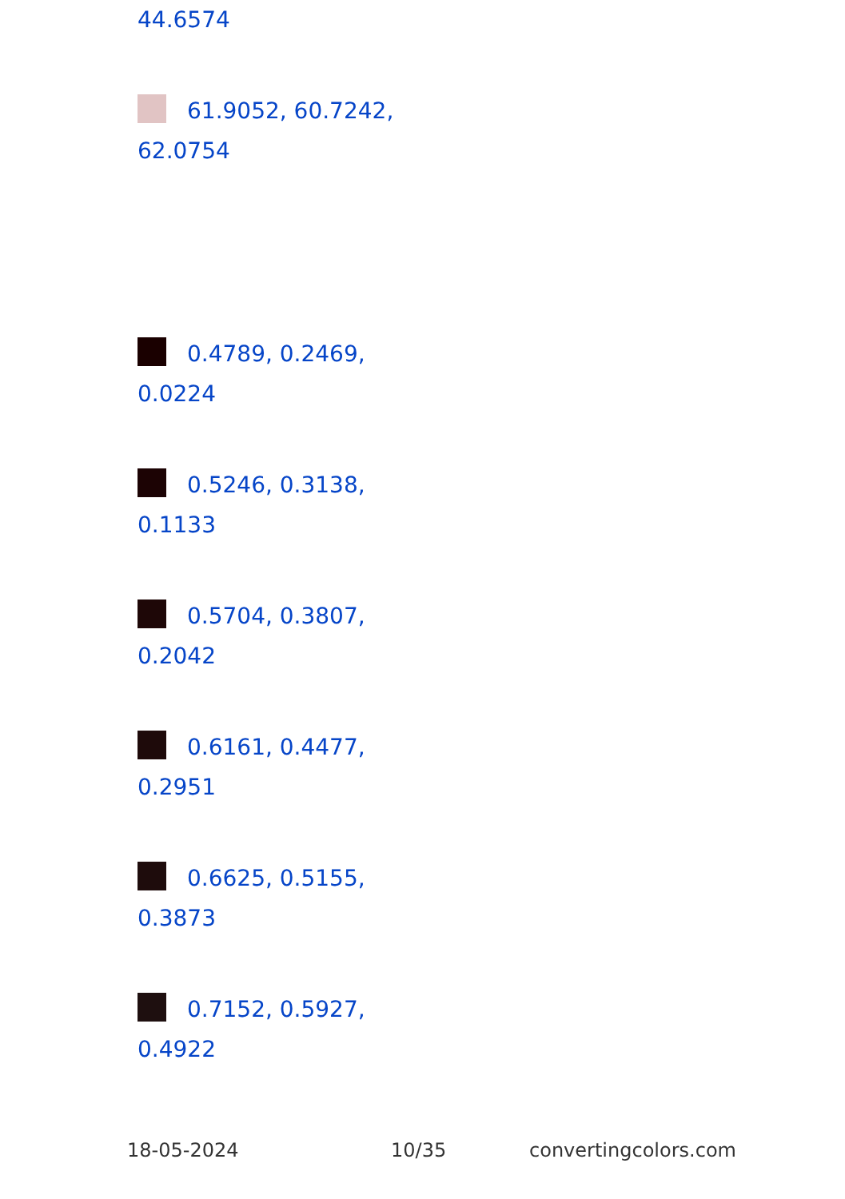44.6574
61.9052, 60.7242, 62.0754
0.4789, 0.2469, 0.0224
0.5246, 0.3138, 0.1133
0.5704, 0.3807, 0.2042
0.6161, 0.4477, 0.2951
0.6625, 0.5155, 0.3873
0.7152, 0.5927, 0.4922
18-05-2024 10/35 convertingcolors.com